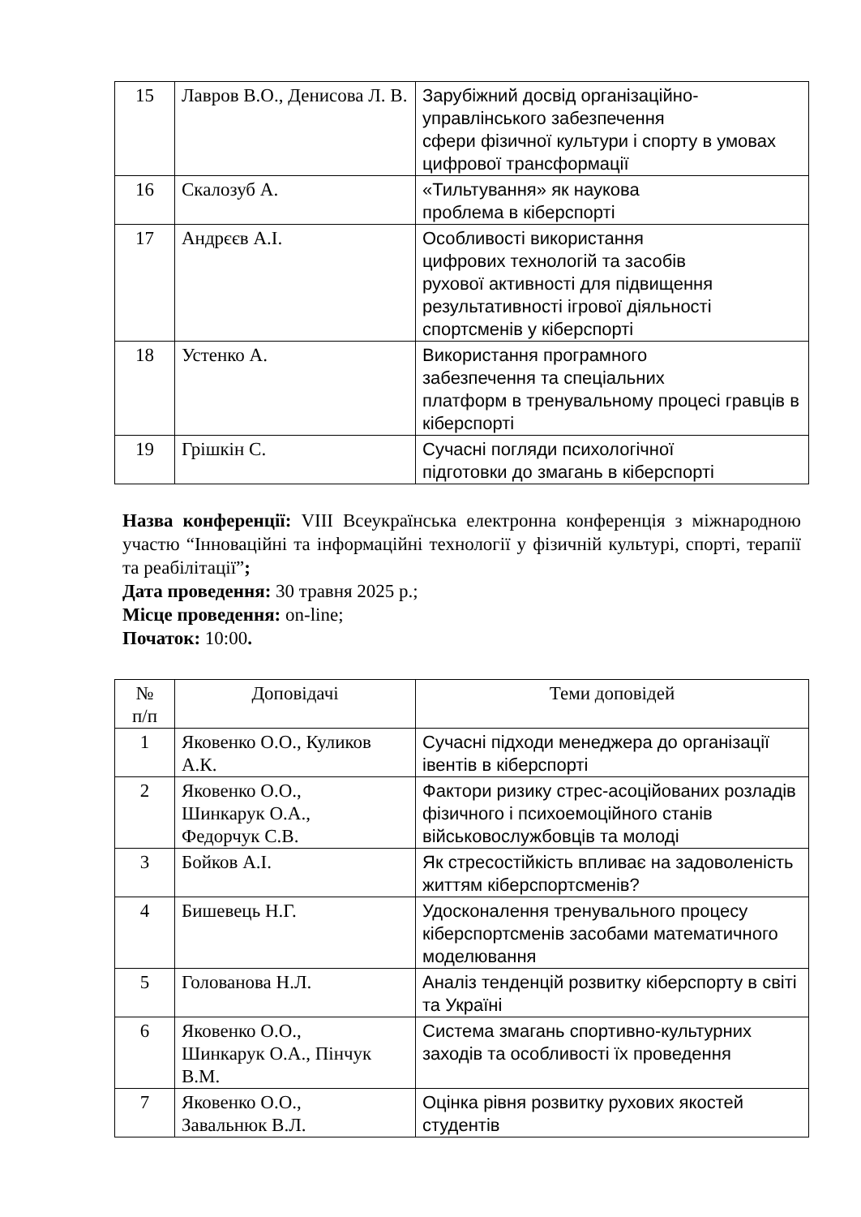| 15 | Лавров В.О., Денисова Л. В. | Зарубіжний досвід організаційно- управлінського забезпечення сфери фізичної культури і спорту в умовах цифрової трансформації |
| 16 | Скалозуб А. | «Тильтування» як наукова проблема в кіберспорті |
| 17 | Андрєєв А.І. | Особливості використання цифрових технологій та засобів рухової активності для підвищення результативності ігрової діяльності спортсменів у кіберспорті |
| 18 | Устенко А. | Використання програмного забезпечення та спеціальних платформ в тренувальному процесі гравців в кіберспорті |
| 19 | Грішкін С. | Сучасні погляди психологічної підготовки до змагань в кіберспорті |
Назва конференції: VIII Всеукраїнська електронна конференція з міжнародною участю “Інноваційні та інформаційні технології у фізичній культурі, спорті, терапії та реабілітації”;
Дата проведення: 30 травня 2025 р.;
Місце проведення: on-line;
Початок: 10:00.
| № п/п | Доповідачі | Теми доповідей |
| --- | --- | --- |
| 1 | Яковенко О.О., Куликов А.К. | Сучасні підходи менеджера до організації івентів в кіберспорті |
| 2 | Яковенко О.О., Шинкарук О.А., Федорчук С.В. | Фактори ризику стрес-асоційованих розладів фізичного і психоемоційного станів військовослужбовців та молоді |
| 3 | Бойков А.І. | Як стресостійкість впливає на задоволеність життям кіберспортсменів? |
| 4 | Бишевець Н.Г. | Удосконалення тренувального процесу кіберспортсменів засобами математичного моделювання |
| 5 | Голованова Н.Л. | Аналіз тенденцій розвитку кіберспорту в світі та Україні |
| 6 | Яковенко О.О., Шинкарук О.А., Пінчук В.М. | Система змагань спортивно-культурних заходів та особливості їх проведення |
| 7 | Яковенко О.О., Завальнюк В.Л. | Оцінка рівня розвитку рухових якостей студентів |